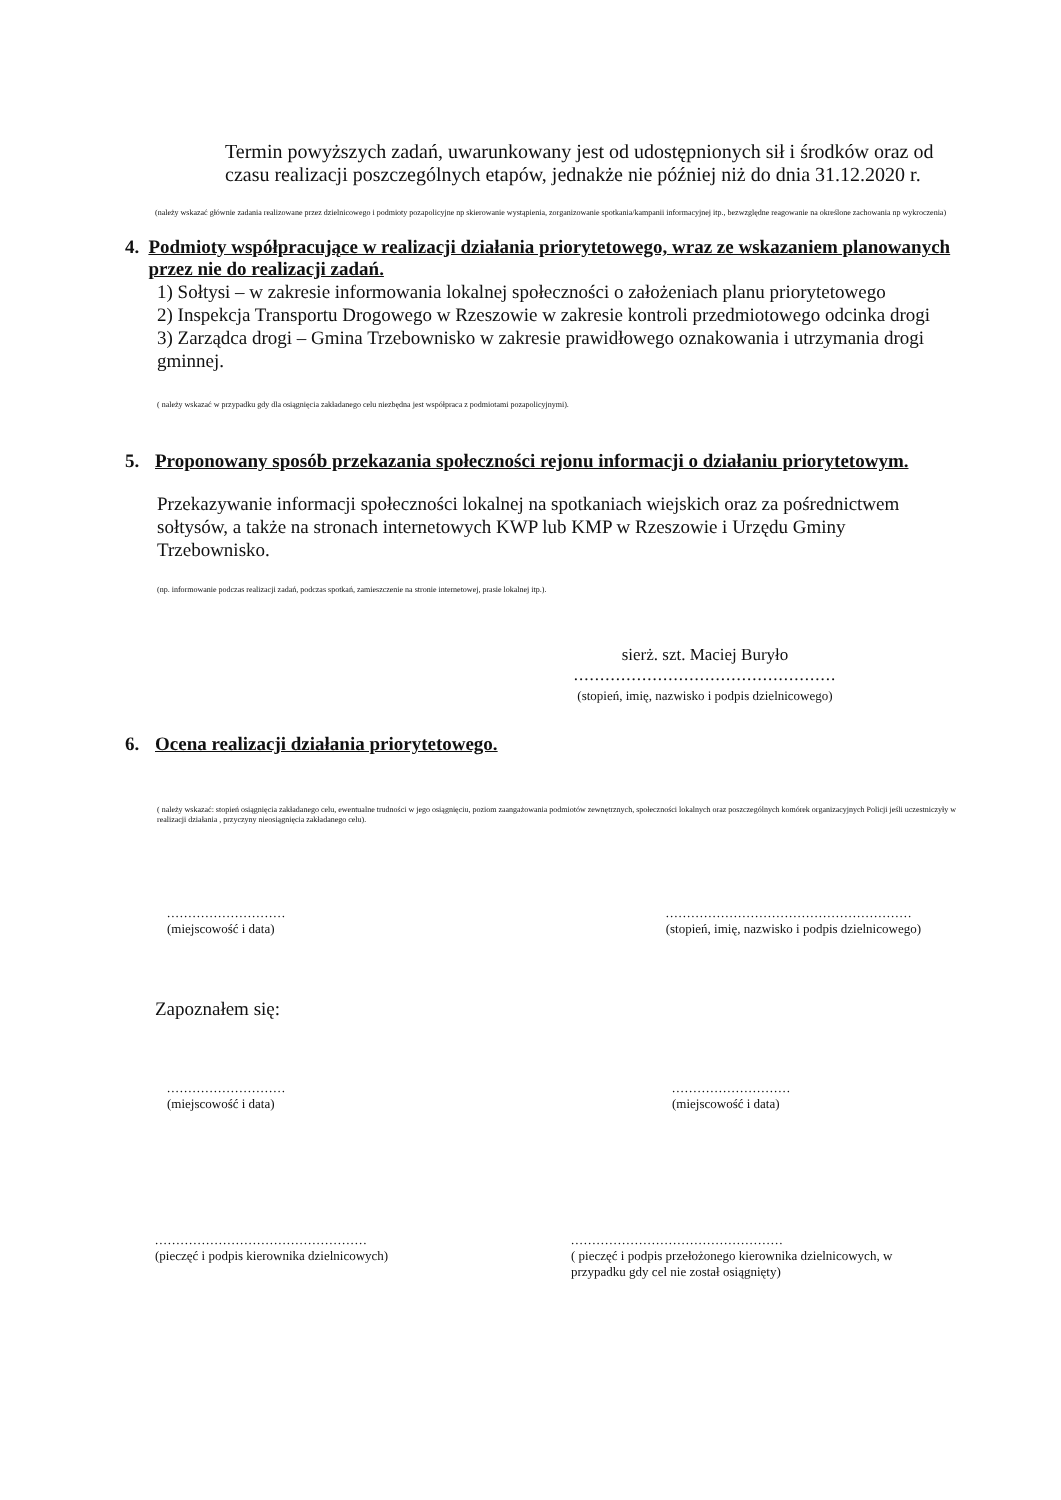Termin powyższych zadań, uwarunkowany jest od udostępnionych sił i środków oraz od czasu realizacji poszczególnych etapów, jednakże nie później niż do dnia 31.12.2020 r.
(należy wskazać głównie zadania realizowane przez dzielnicowego i podmioty pozapolicyjne np skierowanie wystąpienia, zorganizowanie spotkania/kampanii informacyjnej itp., bezwzględne reagowanie na określone zachowania np wykroczenia)
4. Podmioty współpracujące w realizacji działania priorytetowego, wraz ze wskazaniem planowanych przez nie do realizacji zadań.
1) Sołtysi – w zakresie informowania lokalnej społeczności o założeniach planu priorytetowego
2) Inspekcja Transportu Drogowego w Rzeszowie w zakresie kontroli przedmiotowego odcinka drogi
3) Zarządca drogi – Gmina Trzebownisko w zakresie prawidłowego oznakowania i utrzymania drogi gminnej.
( należy wskazać w przypadku gdy dla osiągnięcia zakładanego celu niezbędna jest współpraca z podmiotami pozapolicyjnymi).
5. Proponowany sposób przekazania społeczności rejonu informacji o działaniu priorytetowym.
Przekazywanie informacji społeczności lokalnej na spotkaniach wiejskich oraz za pośrednictwem sołtysów, a także na stronach internetowych KWP lub KMP w Rzeszowie i Urzędu Gminy Trzebownisko.
(np. informowanie podczas realizacji zadań, podczas spotkań, zamieszczenie na stronie internetowej, prasie lokalnej itp.).
sierż. szt. Maciej Buryło
..................................................
(stopień, imię, nazwisko i podpis dzielnicowego)
6. Ocena realizacji działania priorytetowego.
( należy wskazać: stopień osiągnięcia zakładanego celu, ewentualne trudności w jego osiągnięciu, poziom zaangażowania podmiotów zewnętrznych, społeczności lokalnych oraz poszczególnych komórek organizacyjnych Policji jeśli uczestniczyły w realizacji działania , przyczyny nieosiągnięcia zakładanego celu).
............................
(miejscowość i data)
..........................................................
(stopień, imię, nazwisko i podpis dzielnicowego)
Zapoznałem się:
............................
(miejscowość i data)
............................
(miejscowość i data)
..................................................
(pieczęć i podpis kierownika dzielnicowych)
..................................................
( pieczęć i podpis przełożonego kierownika dzielnicowych, w przypadku gdy cel nie został osiągnięty)